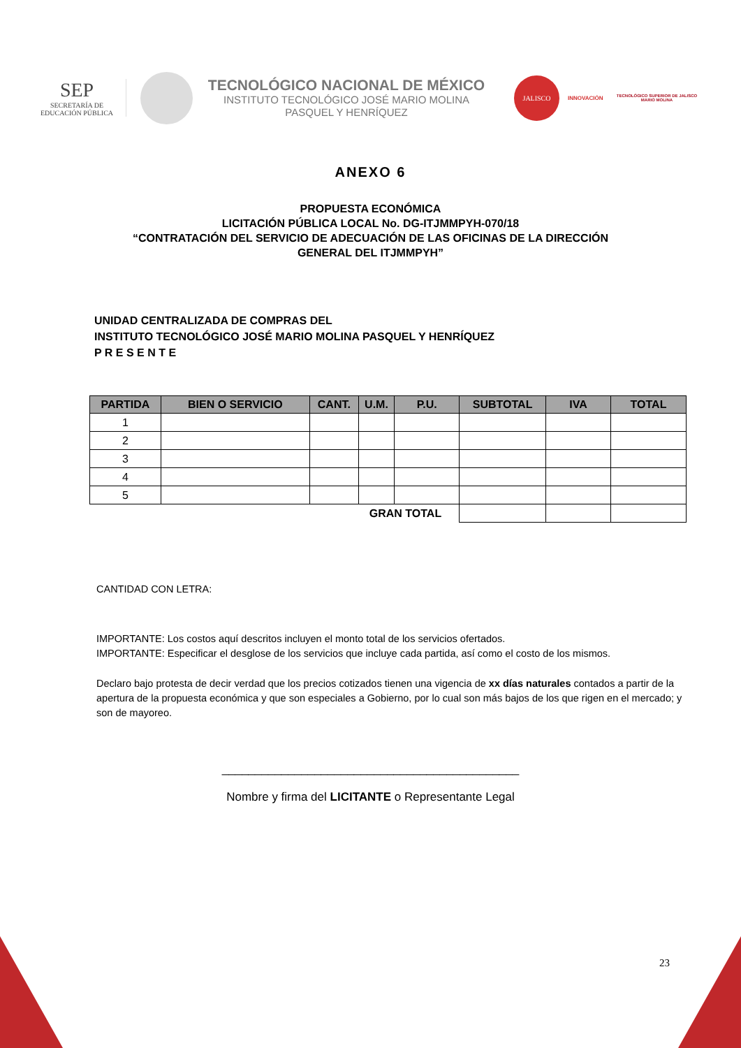SEP
SECRETARÍA DE
EDUCACIÓN PÚBLICA
TECNOLÓGICO NACIONAL DE MÉXICO
INSTITUTO TECNOLÓGICO JOSÉ MARIO MOLINA
PASQUEL Y HENRÍQUEZ
JALISCO
INNOVACIÓN
TECNOLÓGICO SUPERIOR DE JALISCO
MARIO MOLINA
ANEXO 6
PROPUESTA ECONÓMICA
LICITACIÓN PÚBLICA LOCAL No. DG-ITJMMPYH-070/18
“CONTRATACIÓN DEL SERVICIO DE ADECUACIÓN DE LAS OFICINAS DE LA DIRECCIÓN
GENERAL DEL ITJMMPYH”
UNIDAD CENTRALIZADA DE COMPRAS DEL
INSTITUTO TECNOLÓGICO JOSÉ MARIO MOLINA PASQUEL Y HENRÍQUEZ
P R E S E N T E
| PARTIDA | BIEN O SERVICIO | CANT. | U.M. | P.U. | SUBTOTAL | IVA | TOTAL |
| --- | --- | --- | --- | --- | --- | --- | --- |
| 1 | | | | | | | |
| 2 | | | | | | | |
| 3 | | | | | | | |
| 4 | | | | | | | |
| 5 | | | | | | | |
| GRAN TOTAL | | | | | | | |
CANTIDAD CON LETRA:
IMPORTANTE: Los costos aquí descritos incluyen el monto total de los servicios ofertados.
IMPORTANTE: Especificar el desglose de los servicios que incluye cada partida, así como el costo de los mismos.
Declaro bajo protesta de decir verdad que los precios cotizados tienen una vigencia de xx días naturales contados a partir de la apertura de la propuesta económica y que son especiales a Gobierno, por lo cual son más bajos de los que rigen en el mercado; y son de mayoreo.
_____________________________________________
Nombre y firma del LICITANTE o Representante Legal
23